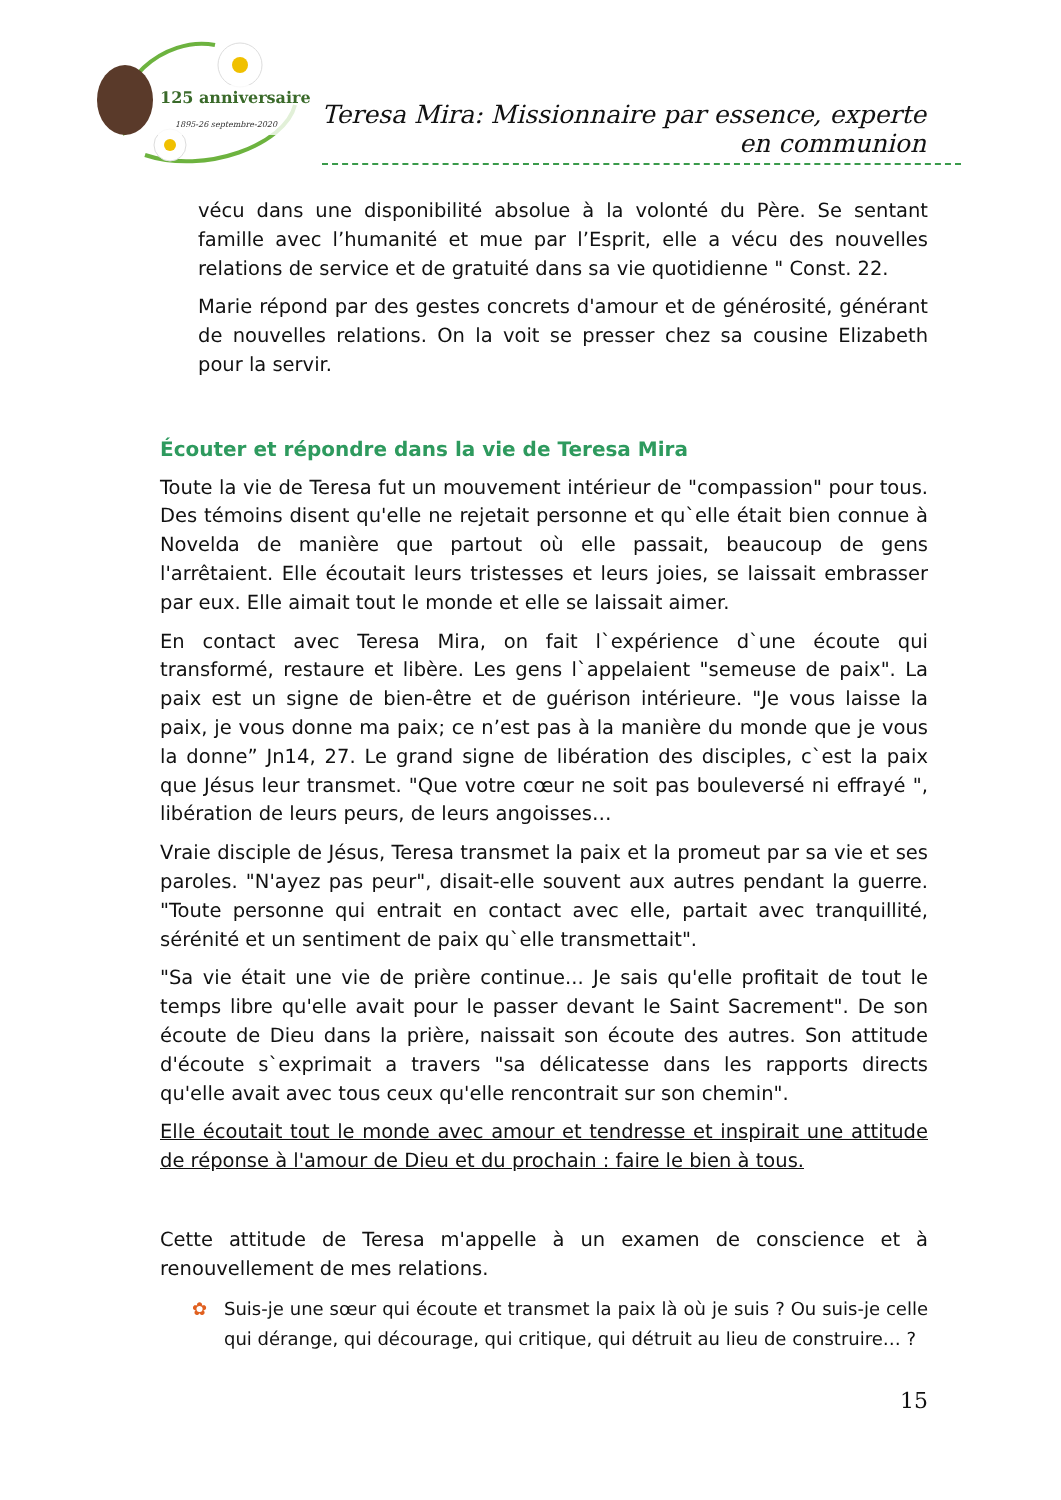125 anniversaire
1895-26 septembre-2020
Teresa Mira: Missionnaire par essence, experte en communion
vécu dans une disponibilité absolue à la volonté du Père. Se sentant famille avec l’humanité et mue par l’Esprit, elle a vécu des nouvelles relations de service et de gratuité dans sa vie quotidienne " Const. 22.
Marie répond par des gestes concrets d'amour et de générosité, générant de nouvelles relations. On la voit se presser chez sa cousine Elizabeth pour la servir.
Écouter et répondre dans la vie de Teresa Mira
Toute la vie de Teresa fut un mouvement intérieur de "compassion" pour tous. Des témoins disent qu'elle ne rejetait personne et qu`elle était bien connue à Novelda de manière que partout où elle passait, beaucoup de gens l'arrêtaient. Elle écoutait leurs tristesses et leurs joies, se laissait embrasser par eux. Elle aimait tout le monde et elle se laissait aimer.
En contact avec Teresa Mira, on fait l`expérience d`une écoute qui transformé, restaure et libère. Les gens l`appelaient "semeuse de paix". La paix est un signe de bien-être et de guérison intérieure. "Je vous laisse la paix, je vous donne ma paix; ce n’est pas à la manière du monde que je vous la donne” Jn14, 27. Le grand signe de libération des disciples, c`est la paix que Jésus leur transmet. "Que votre cœur ne soit pas bouleversé ni effrayé ", libération de leurs peurs, de leurs angoisses…
Vraie disciple de Jésus, Teresa transmet la paix et la promeut par sa vie et ses paroles. "N'ayez pas peur", disait-elle souvent aux autres pendant la guerre. "Toute personne qui entrait en contact avec elle, partait avec tranquillité, sérénité et un sentiment de paix qu`elle transmettait".
"Sa vie était une vie de prière continue... Je sais qu'elle profitait de tout le temps libre qu'elle avait pour le passer devant le Saint Sacrement". De son écoute de Dieu dans la prière, naissait son écoute des autres. Son attitude d'écoute s`exprimait a travers "sa délicatesse dans les rapports directs qu'elle avait avec tous ceux qu'elle rencontrait sur son chemin".
Elle écoutait tout le monde avec amour et tendresse et inspirait une attitude de réponse à l'amour de Dieu et du prochain : faire le bien à tous.
Cette attitude de Teresa m'appelle à un examen de conscience et à renouvellement de mes relations.
✿ Suis-je une sœur qui écoute et transmet la paix là où je suis ? Ou suis-je celle qui dérange, qui décourage, qui critique, qui détruit au lieu de construire… ?
15